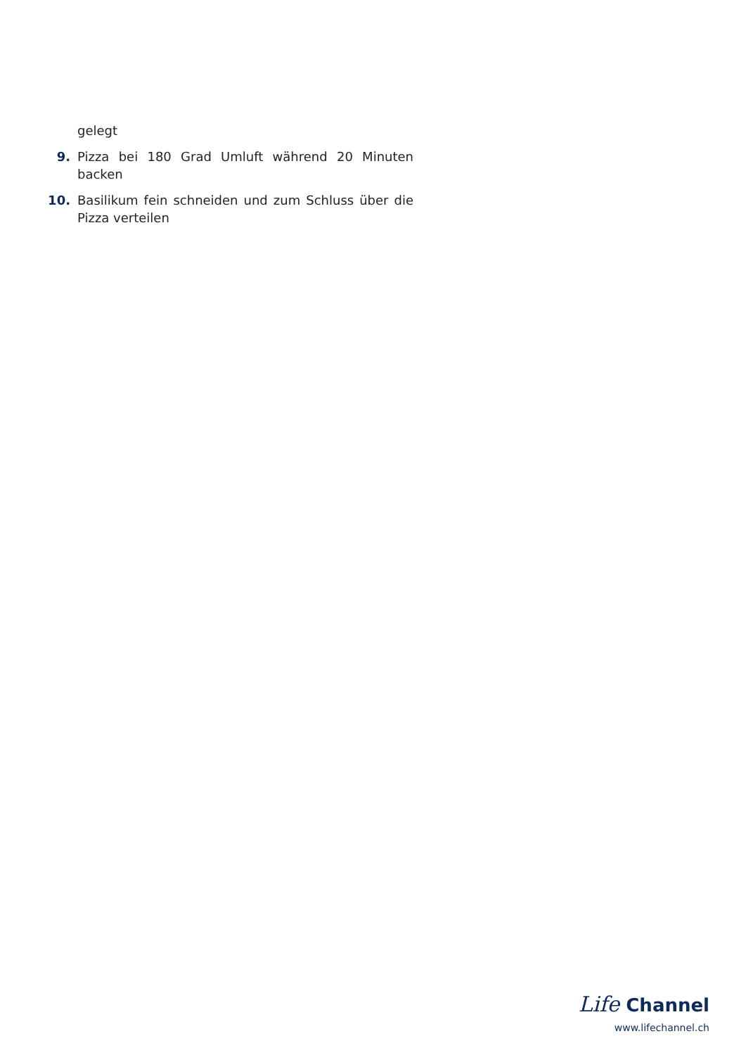gelegt
9. Pizza bei 180 Grad Umluft während 20 Minuten backen
10. Basilikum fein schneiden und zum Schluss über die Pizza verteilen
Life Channel
www.lifechannel.ch